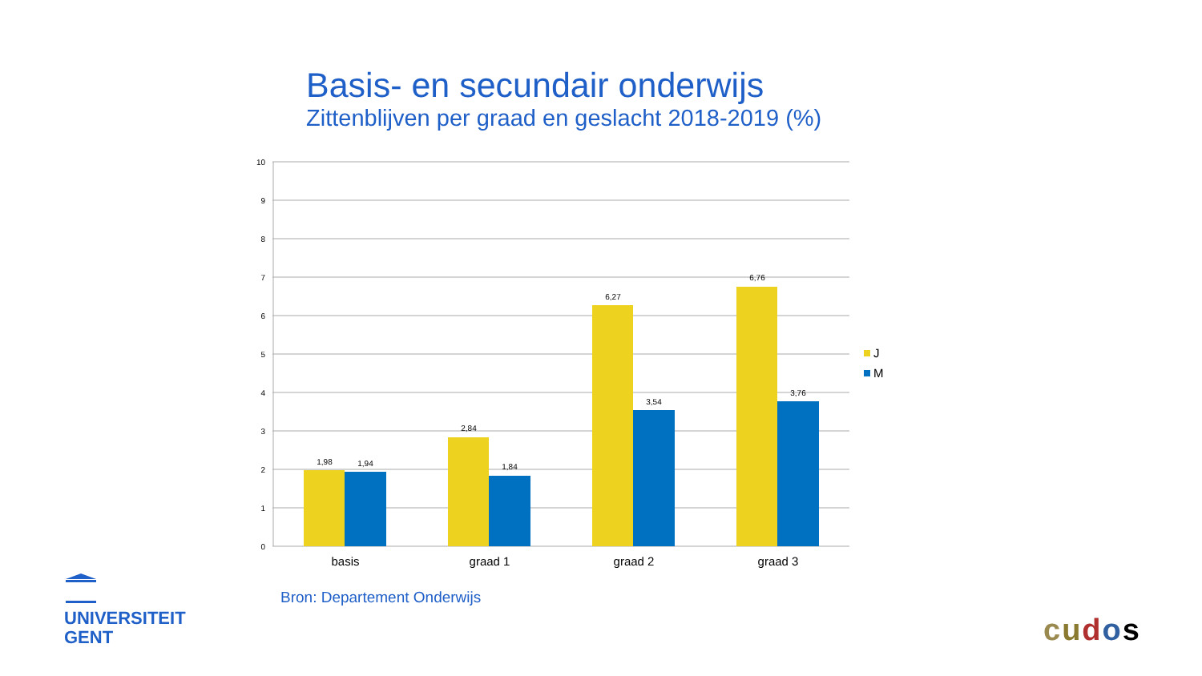Basis- en secundair onderwijs
Zittenblijven per graad en geslacht 2018-2019 (%)
10
9
8
7
6
5
4
3
2
1
0
1,98
1,94
2,84
1,84
6,27
3,54
6,76
3,76
basis
graad 1
graad 2
graad 3
J
M
Bron: Departement Onderwijs
UNIVERSITEIT
GENT
cudos